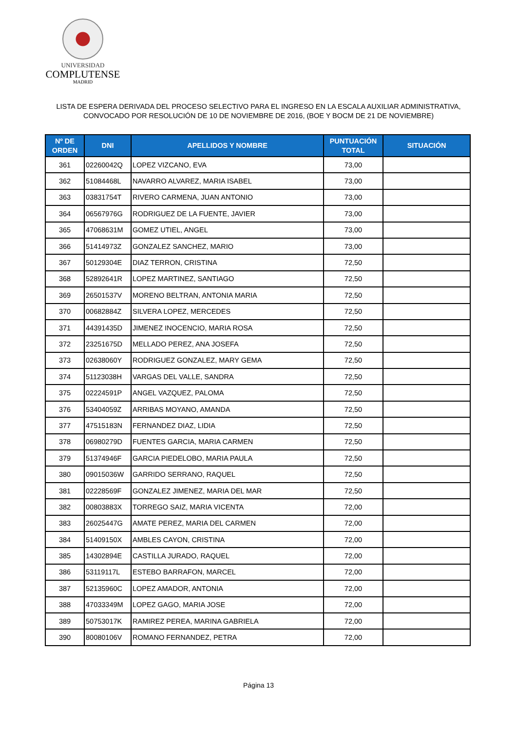UNIVERSIDAD
COMPLUTENSE
MADRID
LISTA DE ESPERA DERIVADA DEL PROCESO SELECTIVO PARA EL INGRESO EN LA ESCALA AUXILIAR ADMINISTRATIVA,
CONVOCADO POR RESOLUCIÓN DE 10 DE NOVIEMBRE DE 2016, (BOE Y BOCM DE 21 DE NOVIEMBRE)
| Nº DE ORDEN | DNI | APELLIDOS Y NOMBRE | PUNTUACIÓN TOTAL | SITUACIÓN |
| --- | --- | --- | --- | --- |
| 361 | 02260042Q | LOPEZ VIZCANO, EVA | 73,00 | |
| 362 | 51084468L | NAVARRO ALVAREZ, MARIA ISABEL | 73,00 | |
| 363 | 03831754T | RIVERO CARMENA, JUAN ANTONIO | 73,00 | |
| 364 | 06567976G | RODRIGUEZ DE LA FUENTE, JAVIER | 73,00 | |
| 365 | 47068631M | GOMEZ UTIEL, ANGEL | 73,00 | |
| 366 | 51414973Z | GONZALEZ SANCHEZ, MARIO | 73,00 | |
| 367 | 50129304E | DIAZ TERRON, CRISTINA | 72,50 | |
| 368 | 52892641R | LOPEZ MARTINEZ, SANTIAGO | 72,50 | |
| 369 | 26501537V | MORENO BELTRAN, ANTONIA MARIA | 72,50 | |
| 370 | 00682884Z | SILVERA LOPEZ, MERCEDES | 72,50 | |
| 371 | 44391435D | JIMENEZ INOCENCIO, MARIA ROSA | 72,50 | |
| 372 | 23251675D | MELLADO PEREZ, ANA JOSEFA | 72,50 | |
| 373 | 02638060Y | RODRIGUEZ GONZALEZ, MARY GEMA | 72,50 | |
| 374 | 51123038H | VARGAS DEL VALLE, SANDRA | 72,50 | |
| 375 | 02224591P | ANGEL VAZQUEZ, PALOMA | 72,50 | |
| 376 | 53404059Z | ARRIBAS MOYANO, AMANDA | 72,50 | |
| 377 | 47515183N | FERNANDEZ DIAZ, LIDIA | 72,50 | |
| 378 | 06980279D | FUENTES GARCIA, MARIA CARMEN | 72,50 | |
| 379 | 51374946F | GARCIA PIEDELOBO, MARIA PAULA | 72,50 | |
| 380 | 09015036W | GARRIDO SERRANO, RAQUEL | 72,50 | |
| 381 | 02228569F | GONZALEZ JIMENEZ, MARIA DEL MAR | 72,50 | |
| 382 | 00803883X | TORREGO SAIZ, MARIA VICENTA | 72,00 | |
| 383 | 26025447G | AMATE PEREZ, MARIA DEL CARMEN | 72,00 | |
| 384 | 51409150X | AMBLES CAYON, CRISTINA | 72,00 | |
| 385 | 14302894E | CASTILLA JURADO, RAQUEL | 72,00 | |
| 386 | 53119117L | ESTEBO BARRAFON, MARCEL | 72,00 | |
| 387 | 52135960C | LOPEZ AMADOR, ANTONIA | 72,00 | |
| 388 | 47033349M | LOPEZ GAGO, MARIA JOSE | 72,00 | |
| 389 | 50753017K | RAMIREZ PEREA, MARINA GABRIELA | 72,00 | |
| 390 | 80080106V | ROMANO FERNANDEZ, PETRA | 72,00 | |
Página 13